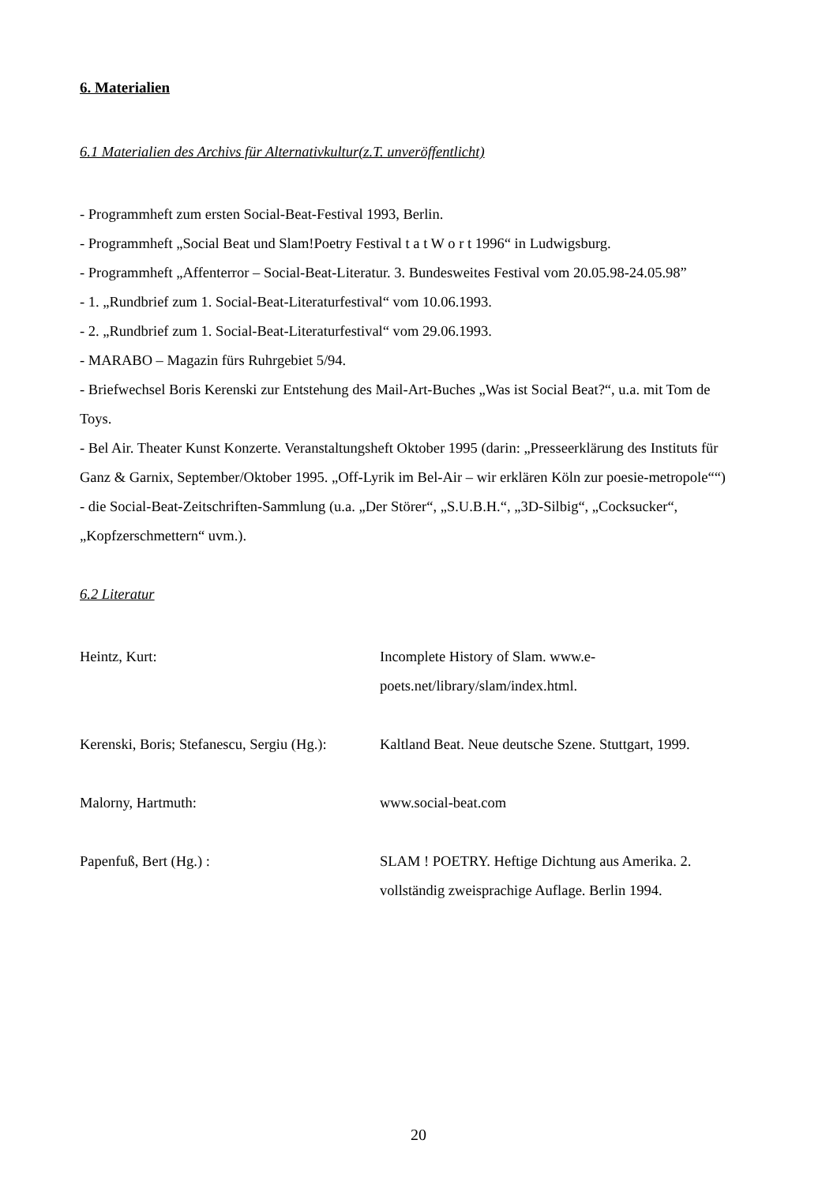6. Materialien
6.1 Materialien des Archivs für Alternativkultur(z.T. unveröffentlicht)
- Programmheft zum ersten Social-Beat-Festival 1993, Berlin.
- Programmheft „Social Beat und Slam!Poetry Festival t a t W o r t 1996“ in Ludwigsburg.
- Programmheft „Affenterror – Social-Beat-Literatur. 3. Bundesweites Festival vom 20.05.98-24.05.98”
- 1. „Rundbrief zum 1. Social-Beat-Literaturfestival“ vom 10.06.1993.
- 2. „Rundbrief zum 1. Social-Beat-Literaturfestival“ vom 29.06.1993.
- MARABO – Magazin fürs Ruhrgebiet 5/94.
- Briefwechsel Boris Kerenski zur Entstehung des Mail-Art-Buches „Was ist Social Beat?“, u.a. mit Tom de Toys.
- Bel Air. Theater Kunst Konzerte. Veranstaltungsheft Oktober 1995 (darin: „Presseerklärung des Instituts für Ganz & Garnix, September/Oktober 1995. „Off-Lyrik im Bel-Air – wir erklären Köln zur poesie-metropole““)
- die Social-Beat-Zeitschriften-Sammlung (u.a. „Der Störer“, „S.U.B.H.“, „3D-Silbig“, „Cocksucker“, „Kopfzerschmettern“ uvm.).
6.2 Literatur
Heintz, Kurt:
Incomplete History of Slam. www.e-poets.net/library/slam/index.html.
Kerenski, Boris; Stefanescu, Sergiu (Hg.):
Kaltland Beat. Neue deutsche Szene. Stuttgart, 1999.
Malorny, Hartmuth:
www.social-beat.com
Papenfuß, Bert (Hg.) :
SLAM ! POETRY. Heftige Dichtung aus Amerika. 2. vollständig zweisprachige Auflage. Berlin 1994.
20